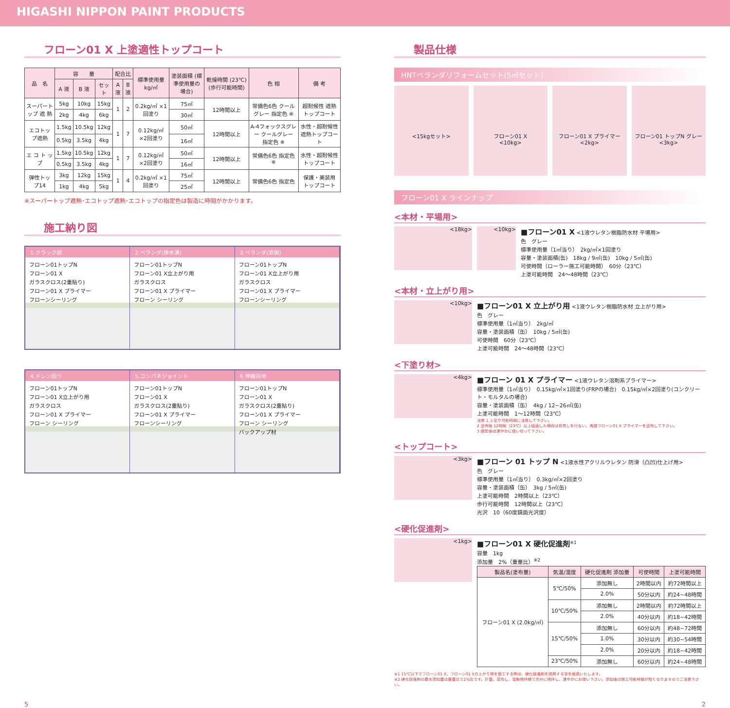HIGASHI NIPPON PAINT PRODUCTS
フローン01 X 上塗適性トップコート
| 品 名 | 容 量 | | | 配合比 | | 標準使用量 kg/㎡ | 塗装面積 (標準使用量の場合) | 乾燥時間 (23℃) (歩行可能時間) | 色 相 | 備 考 |
| --- | --- | --- | --- | --- | --- | --- | --- | --- | --- | --- |
| | A 液 | B 液 | セット | A液 | B液 | | | | | |
| スーパートップ 遮 熱 | 5kg | 10kg | 15kg | 1 | 2 | 0.2kg/㎡ ×1回塗り | 75㎡ | 12時間以上 | 常備色6色 クールグレー 指定色 ※ | 超耐候性 遮熱トップコート |
| | 2kg | 4kg | 6kg | | | | 30㎡ | | | |
| エコトップ遮熱 | 1.5kg | 10.5kg | 12kg | 1 | 7 | 0.12kg/㎡ ×2回塗り | 50㎡ | 12時間以上 | A-4フォックスグレー クールグレー 指定色 ※ | 水性・超耐候性 遮熱トップコート |
| | 0.5kg | 3.5kg | 4kg | | | | 16㎡ | | | |
| エ コ ト ッ プ | 1.5kg | 10.5kg | 12kg | 1 | 7 | 0.12kg/㎡ ×2回塗り | 50㎡ | 12時間以上 | 常備色6色 指定色 ※ | 水性・超耐候性 トップコート |
| | 0.5kg | 3.5kg | 4kg | | | | 16㎡ | | | |
| 弾性トップ14 | 3kg | 12kg | 15kg | 1 | 4 | 0.2kg/㎡ ×1回塗り | 75㎡ | 12時間以上 | 常備色6色 指定色 | 保護・美装用 トップコート |
| | 1kg | 4kg | 5kg | | | | 25㎡ | | | |
※スーパートップ遮熱･エコトップ遮熱･エコトップの指定色は製造に時間がかかります。
施工納り図
1.クラック部
フローン01トップN
フローン01 X
ガラスクロス(2重貼り)
フローン01 X プライマー
フローンシーリング
2.ベランダ(排水溝)
フローン01トップN
フローン01 X立上がり用
ガラスクロス
フローン01 X プライマー
フローン シーリング
3.ベランダ(窓側)
フローン01トップN
フローン01 X立上がり用
ガラスクロス
フローン01 X プライマー
フローンシーリング
4.ドレン回り
フローン01トップN
フローン01 X立上がり用
ガラスクロス
フローン01 X プライマー
フローン シーリング
5.コンパネジョイント
フローン01トップN
フローン01 X
ガラスクロス(2重貼り)
フローン01 X プライマー
フローンシーリング
6.伸縮目地
フローン01トップN
フローン01 X
ガラスクロス(2重貼り)
フローン01 X プライマー
フローン シーリング
バックアップ材
製品仕様
HNTベランダリフォームセット(5㎡セット)
<15kgセット> フローン01 X
<10kg>
フローン01 X プライマー
<2kg>
フローン01 トップN グレー
<3kg>
フローン01 X ラインナップ
<本材・平場用>
<18kg> <10kg>
■フローン01 X <1液ウレタン樹脂防水材 平場用>
色　グレー
標準使用量（1㎡当り）　2kg/㎡×1回塗り
容量・塗装面積(缶)　18kg / 9㎡(缶)　10kg / 5㎡(缶)
可使時間（ローラー施工可能時間）　60分（23℃）
上塗可能時間　24～48時間（23℃）
<本材・立上がり用>
<10kg>
■フローン01 X 立上がり用 <1液ウレタン樹脂防水材 立上がり用>
色　グレー
標準使用量（1㎡当り）　2kg/㎡
容量・塗装面積（缶）　10kg / 5㎡(缶)
可使時間　60分（23℃）
上塗可能時間　24～48時間（23℃）
<下塗り材>
<4kg>
■フローン 01 X プライマー <1液ウレタン溶剤系プライマー>
標準使用量（1㎡当り）　0.15kg/㎡×1回塗り(FRPの場合)　0.15kg/㎡×2回塗り(コンクリート・モルタルの場合)
容量・塗装面積（缶）　4kg / 12~26㎡(缶)
上塗可能時間　1～12時間（23℃）
注意 1 上塗り可能時間に注意して下さい。
2 塗布後 12時間（23℃）以上経過した場合は目荒しを行ない、再度フローン01 X プライマーを塗布して下さい。
3 開缶後は速やかに使い切って下さい。
<トップコート>
<3kg>
■フローン 01 トップ N <1液水性アクリルウレタン 防滑（凸凹)仕上げ用>
色　グレー
標準使用量（1㎡当り）　0.3kg/㎡×2回塗り
容量・塗装面積（缶）　3kg / 5㎡(缶)
上塗可能時間　2時間以上（23℃）
歩行可能時間　12時間以上（23℃）
光沢　10（60度鏡面光沢度）
<硬化促進剤>
<1kg>
■フローン01 X 硬化促進剤<sup>※1</sup>
容量　1kg
添加量　2%（重量比）<sup>※2</sup>
| 製品名(塗布量) | 気温/湿度 | 硬化促進剤 添加量 | 可使時間 | 上塗可能時間 |
| --- | --- | --- | --- | --- |
| フローン01 X (2.0kg/㎡) | 5℃/50% | 添加無し | 2時間以内 | 約72時間以上 |
| | | 2.0% | 50分以内 | 約24~48時間 |
| | 10℃/50% | 添加無し | 2時間以内 | 約72時間以上 |
| | | 2.0% | 40分以内 | 約18~42時間 |
| | 15℃/50% | 添加無し | 60分以内 | 約48~72時間 |
| | | 1.0% | 30分以内 | 約30~54時間 |
| | | 2.0% | 20分以内 | 約18~42時間 |
| | 23℃/50% | 添加無し | 60分以内 | 約24~48時間 |
※1 15℃以下でフローン01 X、フローン01 X立上がり用を施工する際は、硬化促進剤を使用する事を推奨いたします。
※2 硬化促進剤の最大添加量は重量比で2%迄です。計量、混合し、電動撹拌機で充分に撹拌し、速やかにお使い下さい。添加後は施工可能時間が短くなりますのでご注意下さい。
5 2